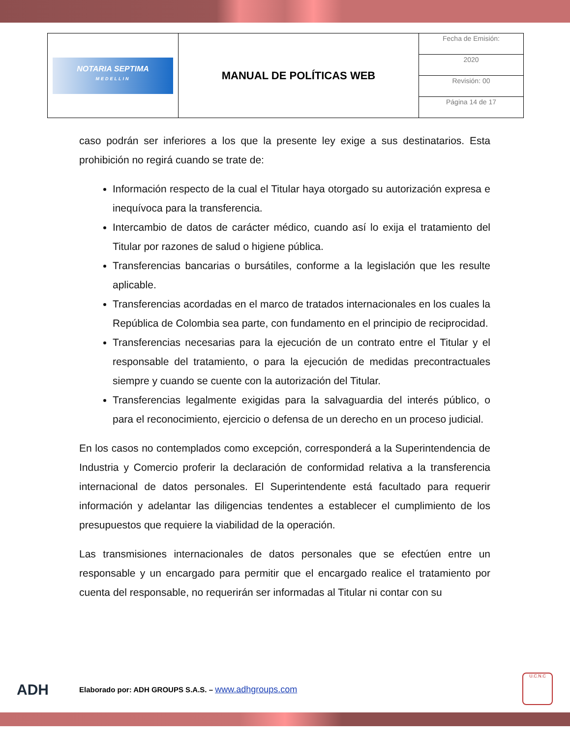| NOTARIA SEPTIMA MEDELLIN | MANUAL DE POLÍTICAS WEB | Fecha de Emisión: |
| | | 2020 |
| | | Revisión: 00 |
| | | Página 14 de 17 |
caso podrán ser inferiores a los que la presente ley exige a sus destinatarios. Esta prohibición no regirá cuando se trate de:
Información respecto de la cual el Titular haya otorgado su autorización expresa e inequívoca para la transferencia.
Intercambio de datos de carácter médico, cuando así lo exija el tratamiento del Titular por razones de salud o higiene pública.
Transferencias bancarias o bursátiles, conforme a la legislación que les resulte aplicable.
Transferencias acordadas en el marco de tratados internacionales en los cuales la República de Colombia sea parte, con fundamento en el principio de reciprocidad.
Transferencias necesarias para la ejecución de un contrato entre el Titular y el responsable del tratamiento, o para la ejecución de medidas precontractuales siempre y cuando se cuente con la autorización del Titular.
Transferencias legalmente exigidas para la salvaguardia del interés público, o para el reconocimiento, ejercicio o defensa de un derecho en un proceso judicial.
En los casos no contemplados como excepción, corresponderá a la Superintendencia de Industria y Comercio proferir la declaración de conformidad relativa a la transferencia internacional de datos personales. El Superintendente está facultado para requerir información y adelantar las diligencias tendentes a establecer el cumplimiento de los presupuestos que requiere la viabilidad de la operación.
Las transmisiones internacionales de datos personales que se efectúen entre un responsable y un encargado para permitir que el encargado realice el tratamiento por cuenta del responsable, no requerirán ser informadas al Titular ni contar con su
ADH Elaborado por: ADH GROUPS S.A.S. – www.adhgroups.com
U.C.N.C